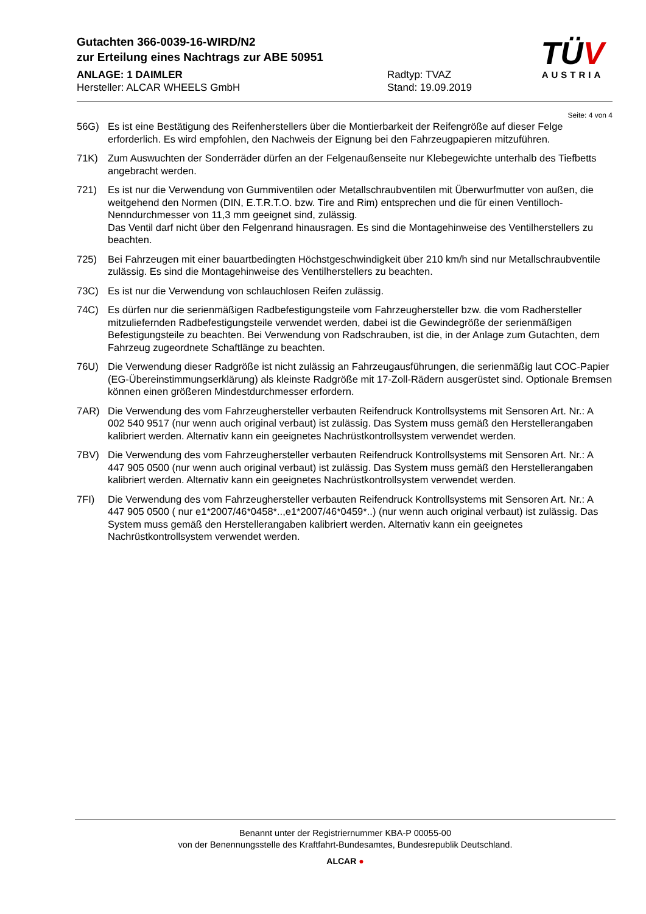Gutachten 366-0039-16-WIRD/N2
zur Erteilung eines Nachtrags zur ABE 50951
ANLAGE: 1 DAIMLER
Hersteller: ALCAR WHEELS GmbH
Radtyp: TVAZ
Stand: 19.09.2019
TÜV
AUSTRIA
Seite: 4 von 4
56G) Es ist eine Bestätigung des Reifenherstellers über die Montierbarkeit der Reifengröße auf dieser Felge erforderlich. Es wird empfohlen, den Nachweis der Eignung bei den Fahrzeugpapieren mitzuführen.
71K) Zum Auswuchten der Sonderräder dürfen an der Felgenaußenseite nur Klebegewichte unterhalb des Tiefbetts angebracht werden.
721) Es ist nur die Verwendung von Gummiventilen oder Metallschraubventilen mit Überwurfmutter von außen, die weitgehend den Normen (DIN, E.T.R.T.O. bzw. Tire and Rim) entsprechen und die für einen Ventilloch-Nenndurchmesser von 11,3 mm geeignet sind, zulässig.
Das Ventil darf nicht über den Felgenrand hinausragen. Es sind die Montagehinweise des Ventilherstellers zu beachten.
725) Bei Fahrzeugen mit einer bauartbedingten Höchstgeschwindigkeit über 210 km/h sind nur Metallschraubventile zulässig. Es sind die Montagehinweise des Ventilherstellers zu beachten.
73C) Es ist nur die Verwendung von schlauchlosen Reifen zulässig.
74C) Es dürfen nur die serienmäßigen Radbefestigungsteile vom Fahrzeughersteller bzw. die vom Radhersteller mitzuliefernden Radbefestigungsteile verwendet werden, dabei ist die Gewindegröße der serienmäßigen Befestigungsteile zu beachten. Bei Verwendung von Radschrauben, ist die, in der Anlage zum Gutachten, dem Fahrzeug zugeordnete Schaftlänge zu beachten.
76U) Die Verwendung dieser Radgröße ist nicht zulässig an Fahrzeugausführungen, die serienmäßig laut COC-Papier (EG-Übereinstimmungserklärung) als kleinste Radgröße mit 17-Zoll-Rädern ausgerüstet sind. Optionale Bremsen können einen größeren Mindestdurchmesser erfordern.
7AR) Die Verwendung des vom Fahrzeughersteller verbauten Reifendruck Kontrollsystems mit Sensoren Art. Nr.: A 002 540 9517 (nur wenn auch original verbaut) ist zulässig. Das System muss gemäß den Herstellerangaben kalibriert werden. Alternativ kann ein geeignetes Nachrüstkontrollsystem verwendet werden.
7BV) Die Verwendung des vom Fahrzeughersteller verbauten Reifendruck Kontrollsystems mit Sensoren Art. Nr.: A 447 905 0500 (nur wenn auch original verbaut) ist zulässig. Das System muss gemäß den Herstellerangaben kalibriert werden. Alternativ kann ein geeignetes Nachrüstkontrollsystem verwendet werden.
7FI) Die Verwendung des vom Fahrzeughersteller verbauten Reifendruck Kontrollsystems mit Sensoren Art. Nr.: A 447 905 0500 ( nur e1*2007/46*0458*..,e1*2007/46*0459*..) (nur wenn auch original verbaut) ist zulässig. Das System muss gemäß den Herstellerangaben kalibriert werden. Alternativ kann ein geeignetes Nachrüstkontrollsystem verwendet werden.
Benannt unter der Registriernummer KBA-P 00055-00
von der Benennungsstelle des Kraftfahrt-Bundesamtes, Bundesrepublik Deutschland.
ALCAR ●